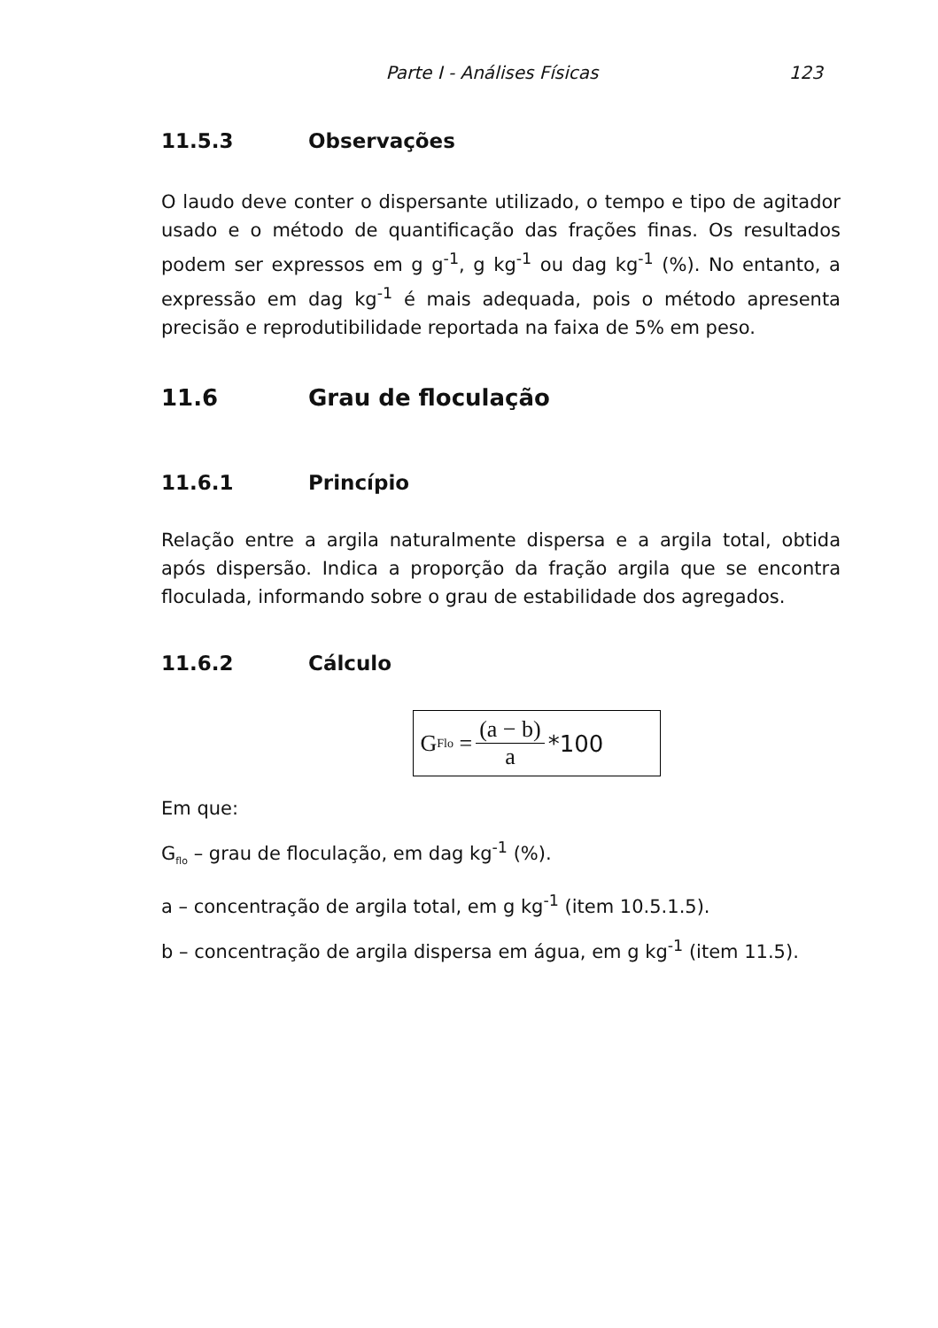Parte I - Análises Físicas 123
11.5.3 Observações
O laudo deve conter o dispersante utilizado, o tempo e tipo de agitador usado e o método de quantificação das frações finas. Os resultados podem ser expressos em g g<sup>-1</sup>, g kg<sup>-1</sup> ou dag kg<sup>-1</sup> (%). No entanto, a expressão em dag kg<sup>-1</sup> é mais adequada, pois o método apresenta precisão e reprodutibilidade reportada na faixa de 5% em peso.
11.6 Grau de floculação
11.6.1 Princípio
Relação entre a argila naturalmente dispersa e a argila total, obtida após dispersão. Indica a proporção da fração argila que se encontra floculada, informando sobre o grau de estabilidade dos agregados.
11.6.2 Cálculo
G<sub>Flo</sub> = (a − b) a *100
Em que:
G<sub>flo</sub> – grau de floculação, em dag kg<sup>-1</sup> (%).
a – concentração de argila total, em g kg<sup>-1</sup> (item 10.5.1.5).
b – concentração de argila dispersa em água, em g kg<sup>-1</sup> (item 11.5).